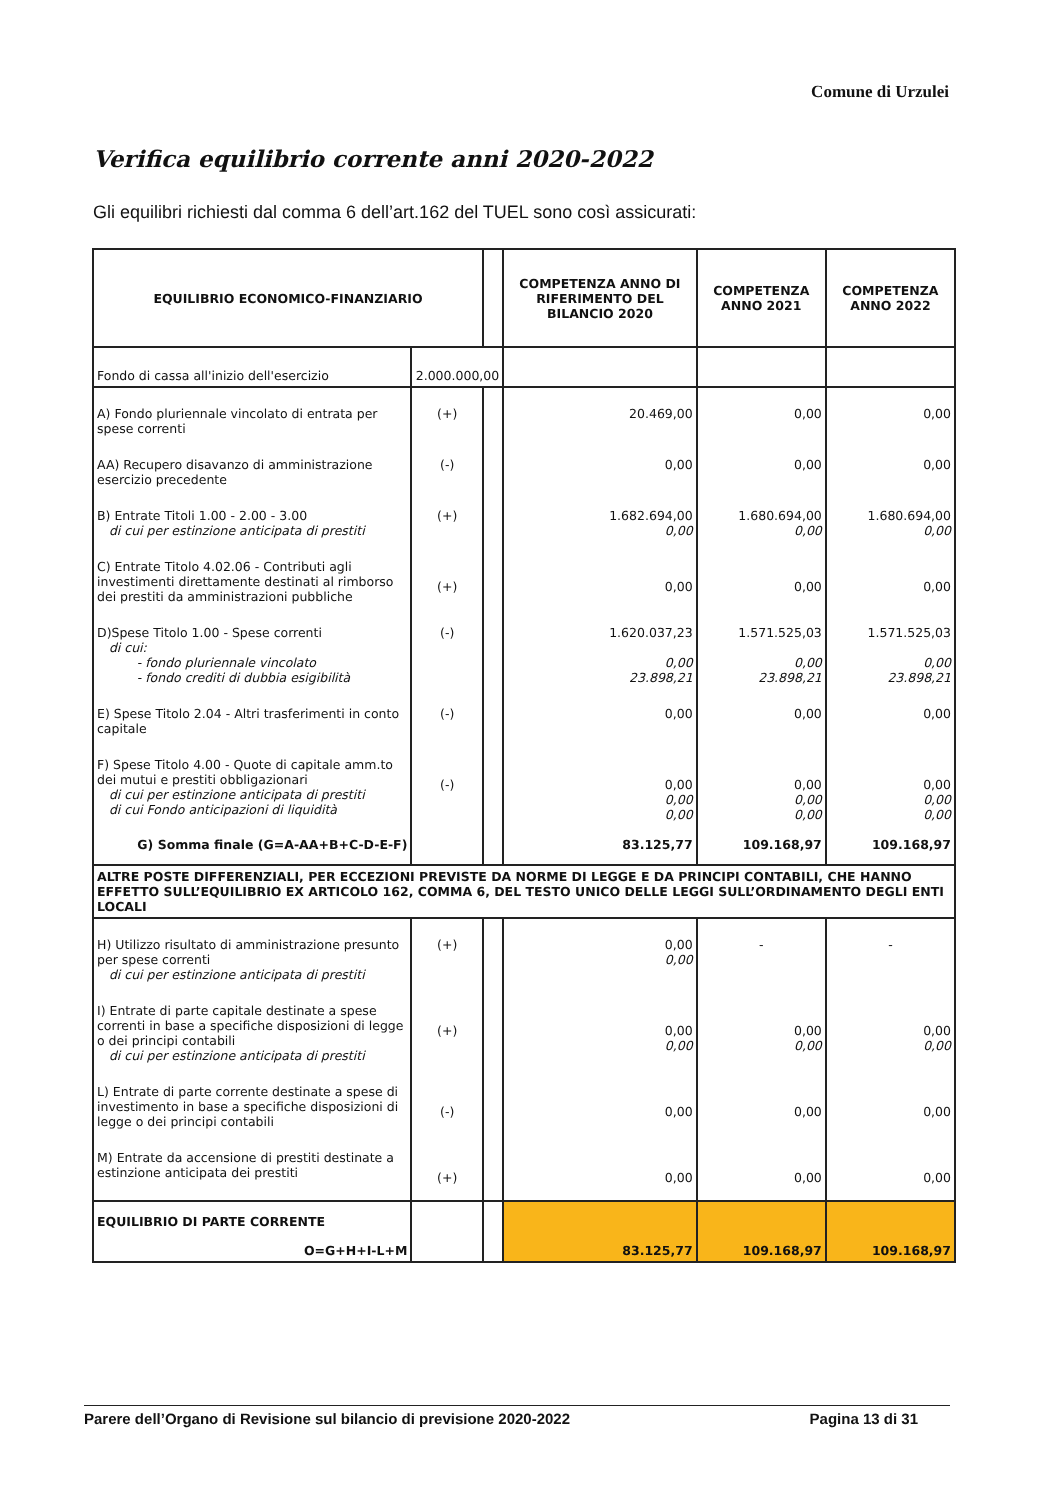Comune di Urzulei
Verifica equilibrio corrente anni 2020-2022
Gli equilibri richiesti dal comma 6 dell’art.162 del TUEL sono così assicurati:
| EQUILIBRIO ECONOMICO-FINANZIARIO | | | COMPETENZA ANNO DI RIFERIMENTO DEL BILANCIO 2020 | COMPETENZA ANNO 2021 | COMPETENZA ANNO 2022 |
| --- | --- | --- | --- | --- | --- |
| Fondo di cassa all'inizio dell'esercizio | 2.000.000,00 | | | | |
| A) Fondo pluriennale vincolato di entrata per spese correnti | (+) | | 20.469,00 | 0,00 | 0,00 |
| AA) Recupero disavanzo di amministrazione esercizio precedente | (-) | | 0,00 | 0,00 | 0,00 |
| B) Entrate Titoli 1.00 - 2.00 - 3.00 di cui per estinzione anticipata di prestiti | (+) | | 1.682.694,00 0,00 | 1.680.694,00 0,00 | 1.680.694,00 0,00 |
| C) Entrate Titolo 4.02.06 - Contributi agli investimenti direttamente destinati al rimborso dei prestiti da amministrazioni pubbliche | (+) | | 0,00 | 0,00 | 0,00 |
| D)Spese Titolo 1.00 - Spese correnti di cui: - fondo pluriennale vincolato - fondo crediti di dubbia esigibilità | (-) | | 1.620.037,23 0,00 23.898,21 | 1.571.525,03 0,00 23.898,21 | 1.571.525,03 0,00 23.898,21 |
| E) Spese Titolo 2.04 - Altri trasferimenti in conto capitale | (-) | | 0,00 | 0,00 | 0,00 |
| F) Spese Titolo 4.00 - Quote di capitale amm.to dei mutui e prestiti obbligazionari di cui per estinzione anticipata di prestiti di cui Fondo anticipazioni di liquidità | (-) | | 0,00 0,00 0,00 | 0,00 0,00 0,00 | 0,00 0,00 0,00 |
| G) Somma finale (G=A-AA+B+C-D-E-F) | | | 83.125,77 | 109.168,97 | 109.168,97 |
| ALTRE POSTE DIFFERENZIALI, PER ECCEZIONI PREVISTE DA NORME DI LEGGE E DA PRINCIPI CONTABILI, CHE HANNO EFFETTO SULL’EQUILIBRIO EX ARTICOLO 162, COMMA 6, DEL TESTO UNICO DELLE LEGGI SULL’ORDINAMENTO DEGLI ENTI LOCALI | | | | | |
| H) Utilizzo risultato di amministrazione presunto per spese correnti di cui per estinzione anticipata di prestiti | (+) | | 0,00 0,00 | - | - |
| I) Entrate di parte capitale destinate a spese correnti in base a specifiche disposizioni di legge o dei principi contabili di cui per estinzione anticipata di prestiti | (+) | | 0,00 0,00 | 0,00 0,00 | 0,00 0,00 |
| L) Entrate di parte corrente destinate a spese di investimento in base a specifiche disposizioni di legge o dei principi contabili | (-) | | 0,00 | 0,00 | 0,00 |
| M) Entrate da accensione di prestiti destinate a estinzione anticipata dei prestiti | (+) | | 0,00 | 0,00 | 0,00 |
| EQUILIBRIO DI PARTE CORRENTE O=G+H+I-L+M | | | 83.125,77 | 109.168,97 | 109.168,97 |
Parere dell’Organo di Revisione sul bilancio di previsione 2020-2022 Pagina 13 di 31